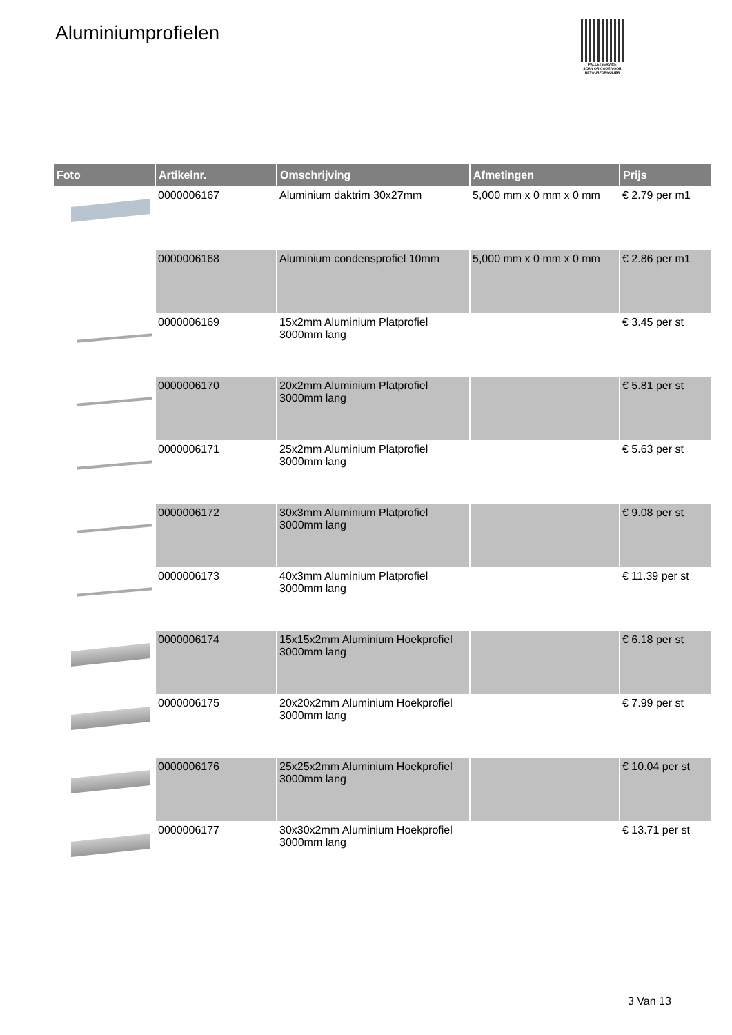Aluminiumprofielen
PALLETSERVICE
SCAN QR-CODE VOOR RETOURFORMULIER
| Foto | Artikelnr. | Omschrijving | Afmetingen | Prijs |
| --- | --- | --- | --- | --- |
| | 0000006167 | Aluminium daktrim 30x27mm | 5,000 mm x 0 mm x 0 mm | € 2.79 per m1 |
| | 0000006168 | Aluminium condensprofiel 10mm | 5,000 mm x 0 mm x 0 mm | € 2.86 per m1 |
| | 0000006169 | 15x2mm Aluminium Platprofiel 3000mm lang | | € 3.45 per st |
| | 0000006170 | 20x2mm Aluminium Platprofiel 3000mm lang | | € 5.81 per st |
| | 0000006171 | 25x2mm Aluminium Platprofiel 3000mm lang | | € 5.63 per st |
| | 0000006172 | 30x3mm Aluminium Platprofiel 3000mm lang | | € 9.08 per st |
| | 0000006173 | 40x3mm Aluminium Platprofiel 3000mm lang | | € 11.39 per st |
| | 0000006174 | 15x15x2mm Aluminium Hoekprofiel 3000mm lang | | € 6.18 per st |
| | 0000006175 | 20x20x2mm Aluminium Hoekprofiel 3000mm lang | | € 7.99 per st |
| | 0000006176 | 25x25x2mm Aluminium Hoekprofiel 3000mm lang | | € 10.04 per st |
| | 0000006177 | 30x30x2mm Aluminium Hoekprofiel 3000mm lang | | € 13.71 per st |
3 Van 13